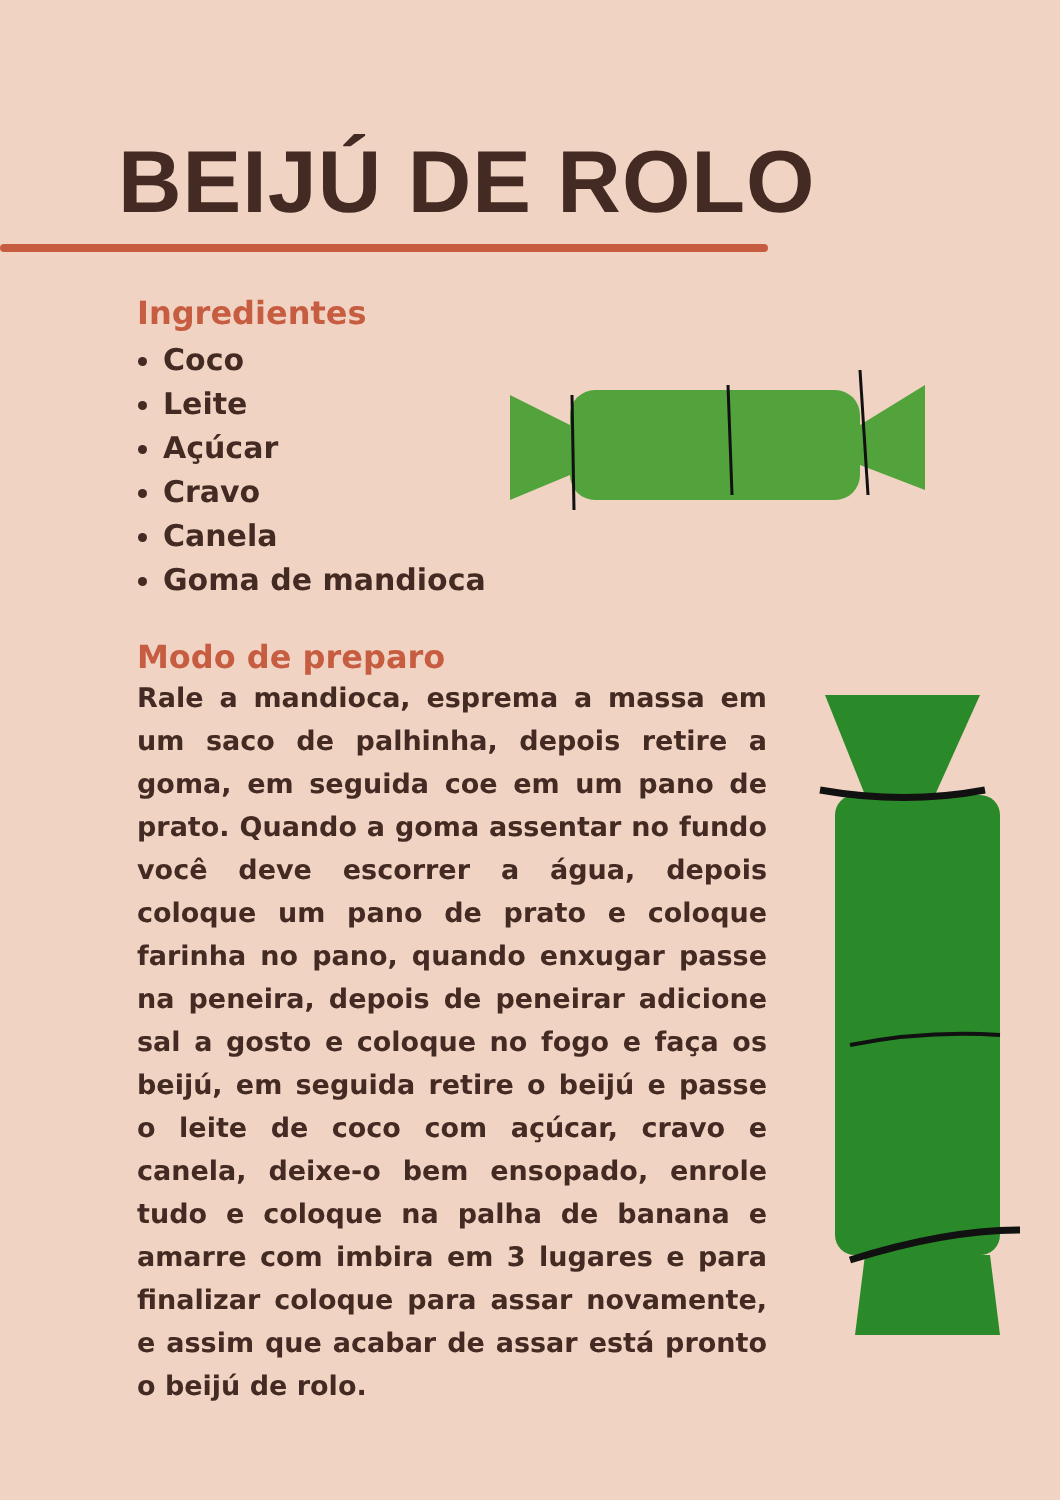BEIJÚ DE ROLO
Ingredientes
Coco
Leite
Açúcar
Cravo
Canela
Goma de mandioca
Modo de preparo
Rale a mandioca, esprema a massa em um saco de palhinha, depois retire a goma, em seguida coe em um pano de prato. Quando a goma assentar no fundo você deve escorrer a água, depois coloque um pano de prato e coloque farinha no pano, quando enxugar passe na peneira, depois de peneirar adicione sal a gosto e coloque no fogo e faça os beijú, em seguida retire o beijú e passe o leite de coco com açúcar, cravo e canela, deixe-o bem ensopado, enrole tudo e coloque na palha de banana e amarre com imbira em 3 lugares e para finalizar coloque para assar novamente, e assim que acabar de assar está pronto o beijú de rolo.